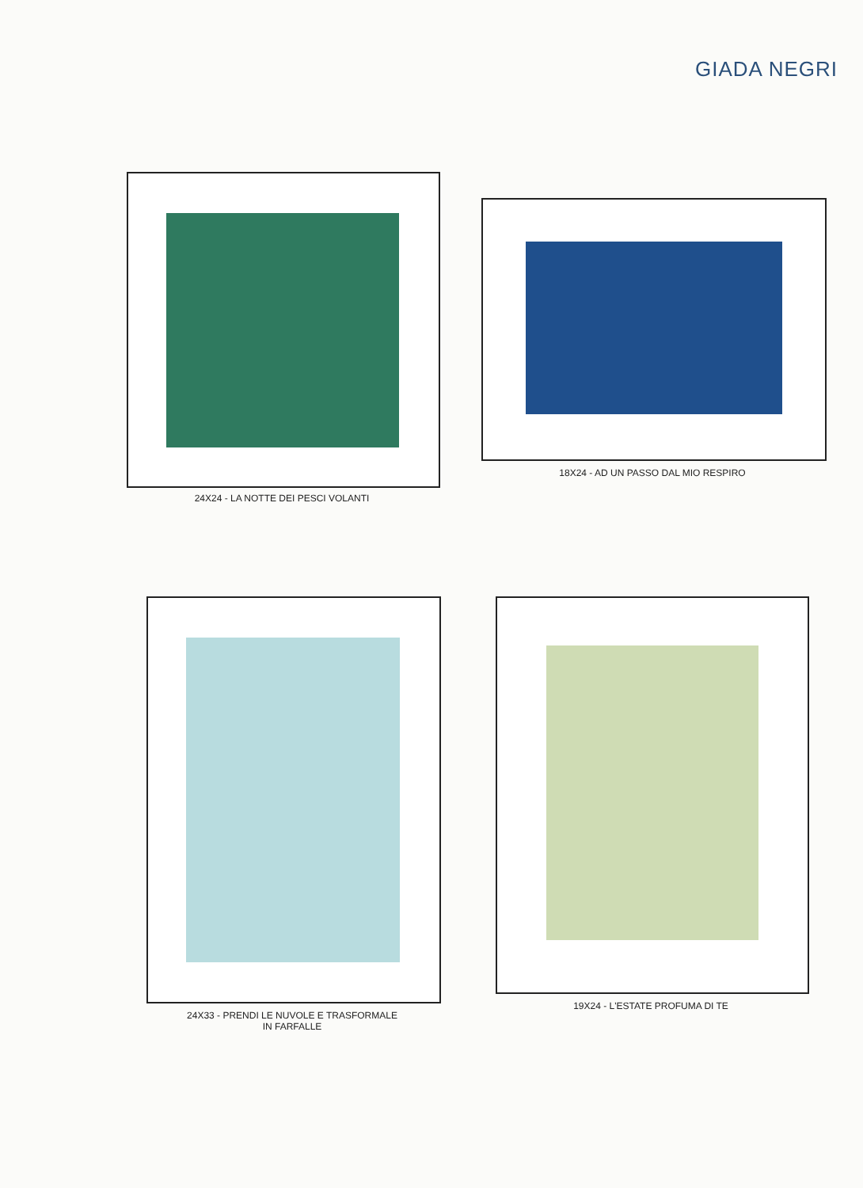GIADA NEGRI
24X24 - LA NOTTE DEI PESCI VOLANTI
18X24 - AD UN PASSO DAL MIO RESPIRO
24X33 - PRENDI LE NUVOLE E TRASFORMALE
IN FARFALLE
19X24 - L'ESTATE PROFUMA DI TE